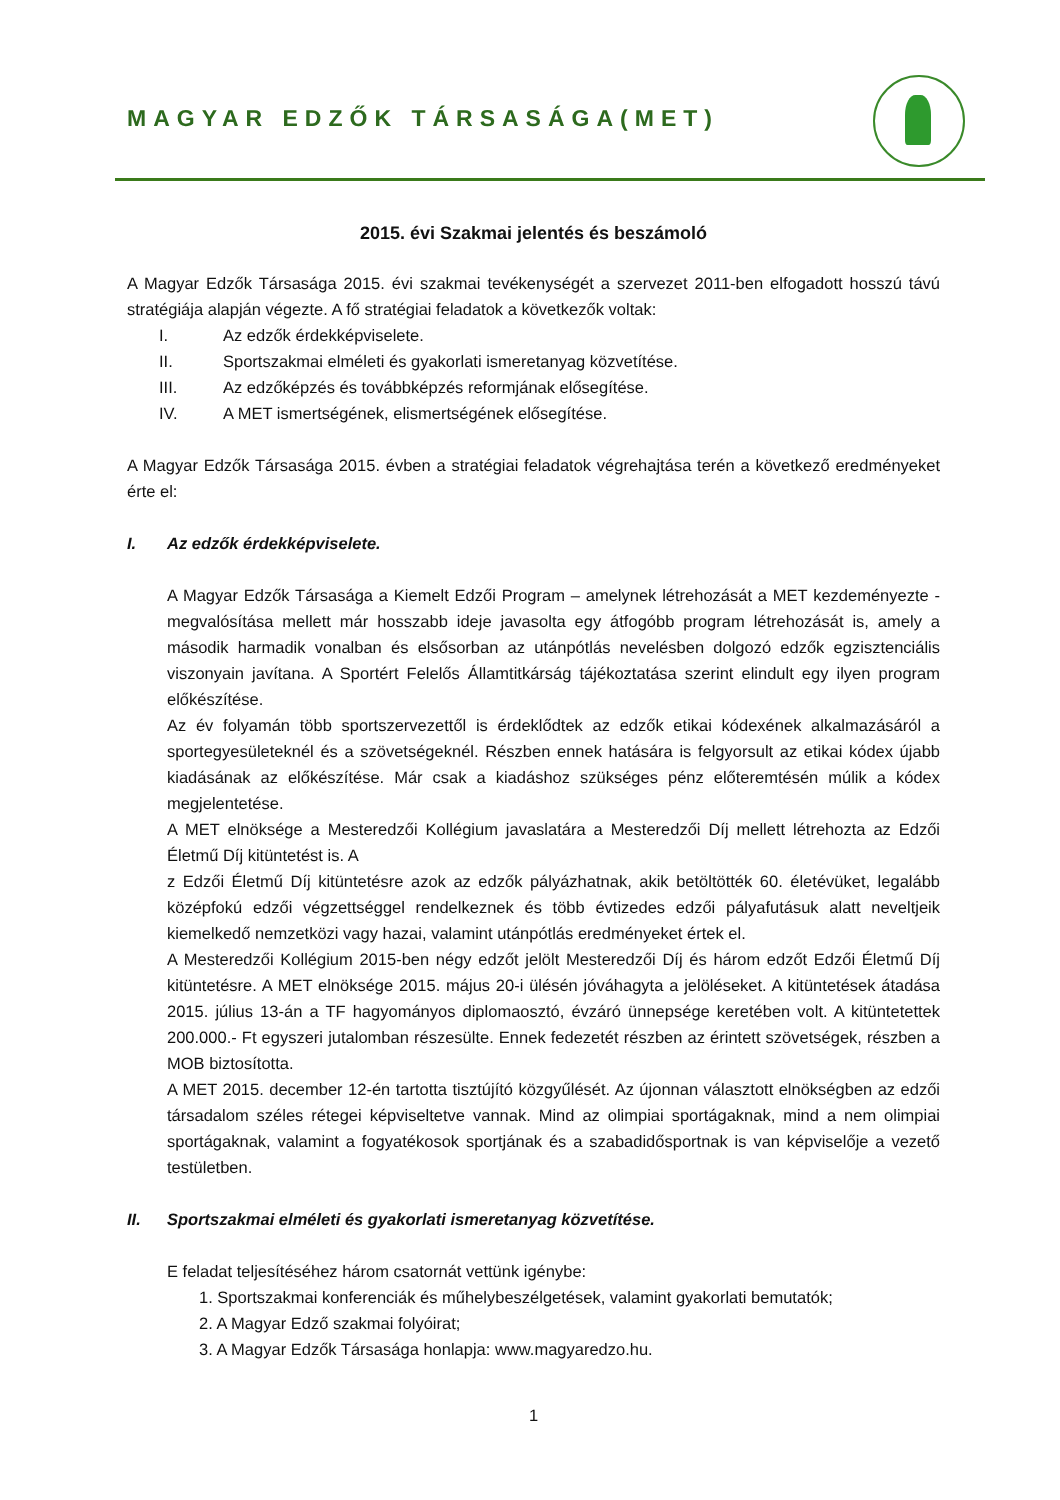MAGYAR EDZŐK TÁRSASÁGA(MET)
2015. évi Szakmai jelentés és beszámoló
A Magyar Edzők Társasága 2015. évi szakmai tevékenységét a szervezet 2011-ben elfogadott hosszú távú stratégiája alapján végezte. A fő stratégiai feladatok a következők voltak:
I. Az edzők érdekképviselete.
II. Sportszakmai elméleti és gyakorlati ismeretanyag közvetítése.
III. Az edzőképzés és továbbképzés reformjának elősegítése.
IV. A MET ismertségének, elismertségének elősegítése.
A Magyar Edzők Társasága 2015. évben a stratégiai feladatok végrehajtása terén a következő eredményeket érte el:
I. Az edzők érdekképviselete.
A Magyar Edzők Társasága a Kiemelt Edzői Program – amelynek létrehozását a MET kezdeményezte - megvalósítása mellett már hosszabb ideje javasolta egy átfogóbb program létrehozását is, amely a második harmadik vonalban és elsősorban az utánpótlás nevelésben dolgozó edzők egzisztenciális viszonyain javítana. A Sportért Felelős Államtitkárság tájékoztatása szerint elindult egy ilyen program előkészítése.
Az év folyamán több sportszervezettől is érdeklődtek az edzők etikai kódexének alkalmazásáról a sportegyesületeknél és a szövetségeknél. Részben ennek hatására is felgyorsult az etikai kódex újabb kiadásának az előkészítése. Már csak a kiadáshoz szükséges pénz előteremtésén múlik a kódex megjelentetése.
A MET elnöksége a Mesteredzői Kollégium javaslatára a Mesteredzői Díj mellett létrehozta az Edzői Életmű Díj kitüntetést is. A
z Edzői Életmű Díj kitüntetésre azok az edzők pályázhatnak, akik betöltötték 60. életévüket, legalább középfokú edzői végzettséggel rendelkeznek és több évtizedes edzői pályafutásuk alatt neveltjeik kiemelkedő nemzetközi vagy hazai, valamint utánpótlás eredményeket értek el.
A Mesteredzői Kollégium 2015-ben négy edzőt jelölt Mesteredzői Díj és három edzőt Edzői Életmű Díj kitüntetésre. A MET elnöksége 2015. május 20-i ülésén jóváhagyta a jelöléseket. A kitüntetések átadása 2015. július 13-án a TF hagyományos diplomaosztó, évzáró ünnepsége keretében volt. A kitüntetettek 200.000.- Ft egyszeri jutalomban részesültе. Ennek fedezetét részben az érintett szövetségek, részben a MOB biztosította.
A MET 2015. december 12-én tartotta tisztújító közgyűlését. Az újonnan választott elnökségben az edzői társadalom széles rétegei képviseltetve vannak. Mind az olimpiai sportágaknak, mind a nem olimpiai sportágaknak, valamint a fogyatékosok sportjának és a szabadidősportnak is van képviselője a vezető testületben.
II. Sportszakmai elméleti és gyakorlati ismeretanyag közvetítése.
E feladat teljesítéséhez három csatornát vettünk igénybe:
1. Sportszakmai konferenciák és műhelybeszélgetések, valamint gyakorlati bemutatók;
2. A Magyar Edző szakmai folyóirat;
3. A Magyar Edzők Társasága honlapja: www.magyaredzo.hu.
1